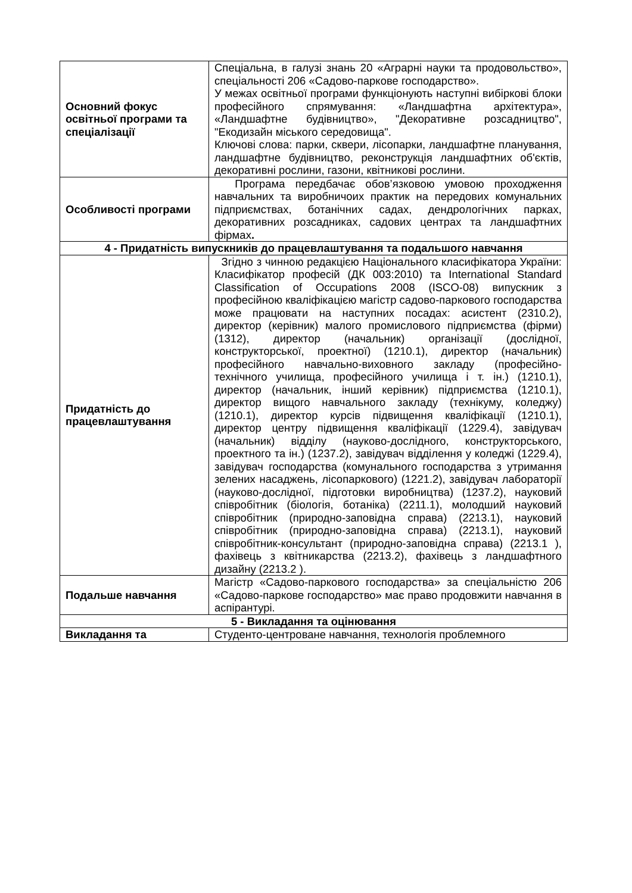| Основний фокус освітньої програми та спеціалізації | Спеціальна, в галузі знань 20 «Аграрні науки та продовольство», спеціальності 206 «Садово-паркове господарство». У межах освітньої програми функціонують наступні вибіркові блоки професійного спрямування: «Ландшафтна архітектура», «Ландшафтне будівництво», "Декоративне розсадництво", "Екодизайн міського середовища". Ключові слова: парки, сквери, лісопарки, ландшафтне планування, ландшафтне будівництво, реконструкція ландшафтних об'єктів, декоративні рослини, газони, квітникові рослини. |
| Особливості програми | Програма передбачає обов’язковою умовою проходження навчальних та виробничоих практик на передових комунальних підприємствах, ботанічних садах, дендрологічних парках, декоративних розсадниках, садових центрах та ландшафтних фірмах . |
| 4 - Придатність випускників до працевлаштування та подальшого навчання | |
| Придатність до працевлаштування | Згідно з чинною редакцією Національного класифікатора України: Класифікатор професій (ДК 003:2010) та International Standard Classification of Occupations 2008 (ISCO-08) випускник з професійною кваліфікацією магістр садово-паркового господарства може працювати на наступних посадах: асистент (2310.2), директор (керівник) малого промислового підприємства (фірми) (1312), директор (начальник) організації (дослідної, конструкторської, проектної) (1210.1), директор (начальник) професійного навчально-виховного закладу (професійно-технічного училища, професійного училища і т. ін.) (1210.1), директор (начальник, інший керівник) підприємства (1210.1), директор вищого навчального закладу (технікуму, коледжу) (1210.1), директор курсів підвищення кваліфікації (1210.1), директор центру підвищення кваліфікації (1229.4), завідувач (начальник) відділу (науково-дослідного, конструкторського, проектного та ін.) (1237.2), завідувач відділення у коледжі (1229.4), завідувач господарства (комунального господарства з утримання зелених насаджень, лісопаркового) (1221.2), завідувач лабораторії (науково-дослідної, підготовки виробництва) (1237.2), науковий співробітник (біологія, ботаніка) (2211.1), молодший науковий співробітник (природно-заповідна справа) (2213.1), науковий співробітник (природно-заповідна справа) (2213.1), науковий співробітник-консультант (природно-заповідна справа) (2213.1 ), фахівець з квітникарства (2213.2), фахівець з ландшафтного дизайну (2213.2 ). |
| Подальше навчання | Магістр «Садово-паркового господарства» за спеціальністю 206 «Садово-паркове господарство» має право продовжити навчання в аспірантурі. |
| 5 - Викладання та оцінювання | |
| Викладання та | Студенто-центроване навчання, технологія проблемного |